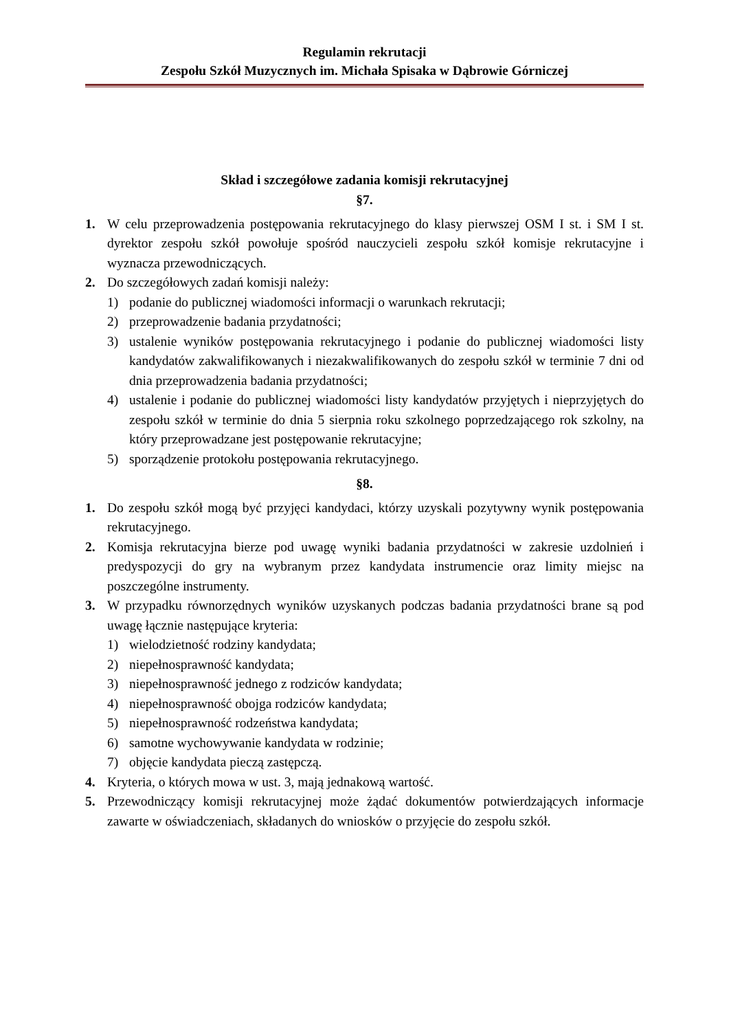Regulamin rekrutacji
Zespołu Szkół Muzycznych im. Michała Spisaka w Dąbrowie Górniczej
Skład i szczegółowe zadania komisji rekrutacyjnej
§7.
1. W celu przeprowadzenia postępowania rekrutacyjnego do klasy pierwszej OSM I st. i SM I st. dyrektor zespołu szkół powołuje spośród nauczycieli zespołu szkół komisje rekrutacyjne i wyznacza przewodniczących.
2. Do szczegółowych zadań komisji należy:
1) podanie do publicznej wiadomości informacji o warunkach rekrutacji;
2) przeprowadzenie badania przydatności;
3) ustalenie wyników postępowania rekrutacyjnego i podanie do publicznej wiadomości listy kandydatów zakwalifikowanych i niezakwalifikowanych do zespołu szkół w terminie 7 dni od dnia przeprowadzenia badania przydatności;
4) ustalenie i podanie do publicznej wiadomości listy kandydatów przyjętych i nieprzyjętych do zespołu szkół w terminie do dnia 5 sierpnia roku szkolnego poprzedzającego rok szkolny, na który przeprowadzane jest postępowanie rekrutacyjne;
5) sporządzenie protokołu postępowania rekrutacyjnego.
§8.
1. Do zespołu szkół mogą być przyjęci kandydaci, którzy uzyskali pozytywny wynik postępowania rekrutacyjnego.
2. Komisja rekrutacyjna bierze pod uwagę wyniki badania przydatności w zakresie uzdolnień i predyspozycji do gry na wybranym przez kandydata instrumencie oraz limity miejsc na poszczególne instrumenty.
3. W przypadku równorzędnych wyników uzyskanych podczas badania przydatności brane są pod uwagę łącznie następujące kryteria:
1) wielodzietność rodziny kandydata;
2) niepełnosprawność kandydata;
3) niepełnosprawność jednego z rodziców kandydata;
4) niepełnosprawność obojga rodziców kandydata;
5) niepełnosprawność rodzeństwa kandydata;
6) samotne wychowywanie kandydata w rodzinie;
7) objęcie kandydata pieczą zastępczą.
4. Kryteria, o których mowa w ust. 3, mają jednakową wartość.
5. Przewodniczący komisji rekrutacyjnej może żądać dokumentów potwierdzających informacje zawarte w oświadczeniach, składanych do wniosków o przyjęcie do zespołu szkół.